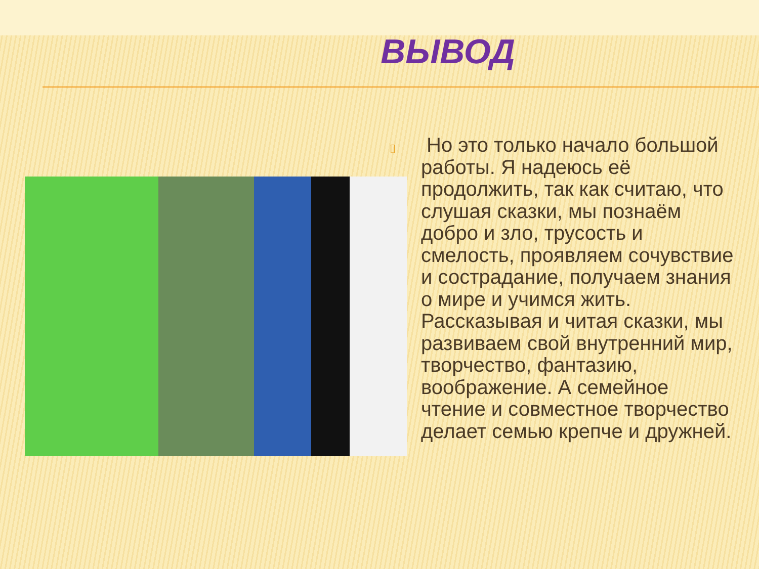ВЫВОД
▯
Но это только начало большой работы. Я надеюсь её продолжить, так как считаю, что слушая сказки, мы познаём добро и зло, трусость и смелость, проявляем сочувствие и сострадание, получаем знания о мире и учимся жить. Рассказывая и читая сказки, мы развиваем свой внутренний мир, творчество, фантазию, воображение. А семейное чтение и совместное творчество делает семью крепче и дружней.